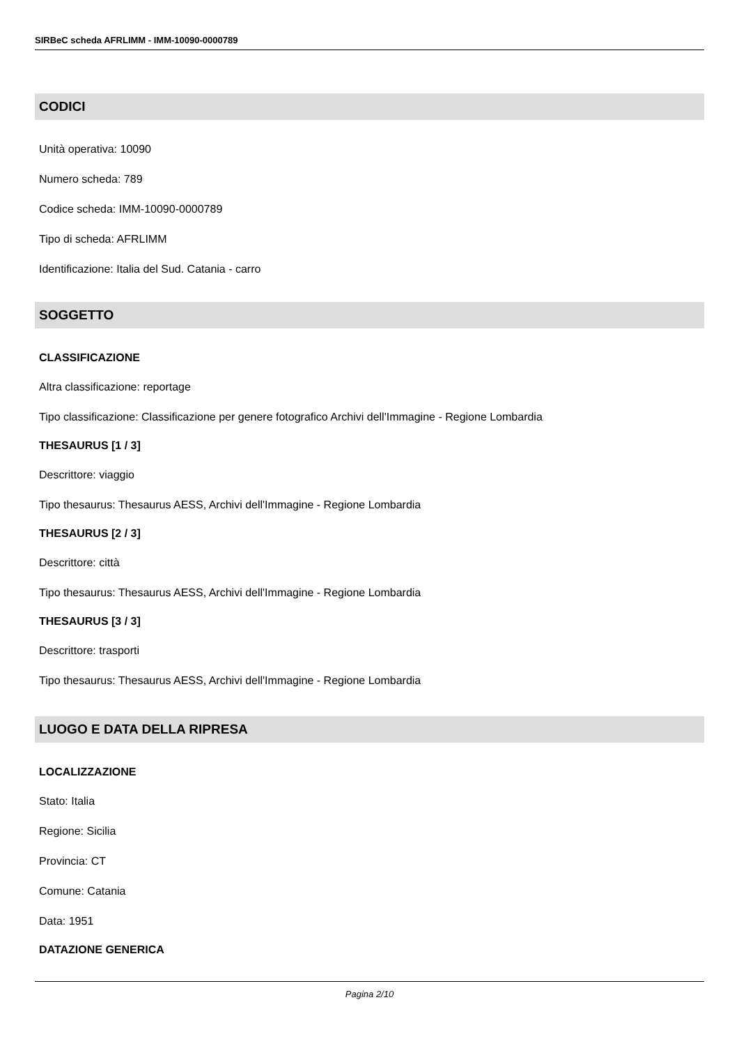SIRBeC scheda AFRLIMM - IMM-10090-0000789
CODICI
Unità operativa: 10090
Numero scheda: 789
Codice scheda: IMM-10090-0000789
Tipo di scheda: AFRLIMM
Identificazione: Italia del Sud. Catania - carro
SOGGETTO
CLASSIFICAZIONE
Altra classificazione: reportage
Tipo classificazione: Classificazione per genere fotografico Archivi dell'Immagine - Regione Lombardia
THESAURUS [1 / 3]
Descrittore: viaggio
Tipo thesaurus: Thesaurus AESS, Archivi dell'Immagine - Regione Lombardia
THESAURUS [2 / 3]
Descrittore: città
Tipo thesaurus: Thesaurus AESS, Archivi dell'Immagine - Regione Lombardia
THESAURUS [3 / 3]
Descrittore: trasporti
Tipo thesaurus: Thesaurus AESS, Archivi dell'Immagine - Regione Lombardia
LUOGO E DATA DELLA RIPRESA
LOCALIZZAZIONE
Stato: Italia
Regione: Sicilia
Provincia: CT
Comune: Catania
Data: 1951
DATAZIONE GENERICA
Pagina 2/10